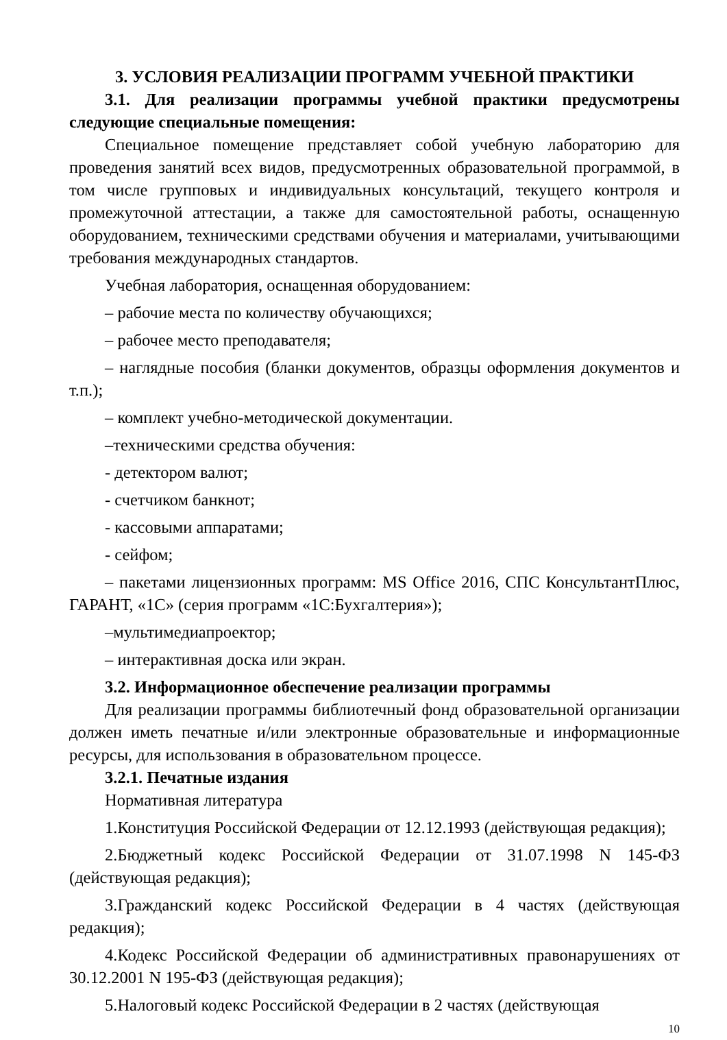3. УСЛОВИЯ РЕАЛИЗАЦИИ ПРОГРАММ УЧЕБНОЙ ПРАКТИКИ
3.1. Для реализации программы учебной практики предусмотрены следующие специальные помещения:
Специальное помещение представляет собой учебную лабораторию для проведения занятий всех видов, предусмотренных образовательной программой, в том числе групповых и индивидуальных консультаций, текущего контроля и промежуточной аттестации, а также для самостоятельной работы, оснащенную оборудованием, техническими средствами обучения и материалами, учитывающими требования международных стандартов.
Учебная лаборатория, оснащенная оборудованием:
– рабочие места по количеству обучающихся;
– рабочее место преподавателя;
– наглядные пособия (бланки документов, образцы оформления документов и т.п.);
– комплект учебно-методической документации.
–техническими средства обучения:
- детектором валют;
- счетчиком банкнот;
- кассовыми аппаратами;
- сейфом;
– пакетами лицензионных программ: MS Office 2016, СПС КонсультантПлюс, ГАРАНТ, «1С» (серия программ «1С:Бухгалтерия»);
–мультимедиапроектор;
– интерактивная доска или экран.
3.2. Информационное обеспечение реализации программы
Для реализации программы библиотечный фонд образовательной организации должен иметь печатные и/или электронные образовательные и информационные ресурсы, для использования в образовательном процессе.
3.2.1. Печатные издания
Нормативная литература
1.Конституция Российской Федерации от 12.12.1993 (действующая редакция);
2.Бюджетный кодекс Российской Федерации от 31.07.1998 N 145-ФЗ (действующая редакция);
3.Гражданский кодекс Российской Федерации в 4 частях (действующая редакция);
4.Кодекс Российской Федерации об административных правонарушениях от 30.12.2001 N 195-ФЗ (действующая редакция);
5.Налоговый кодекс Российской Федерации в 2 частях (действующая
10